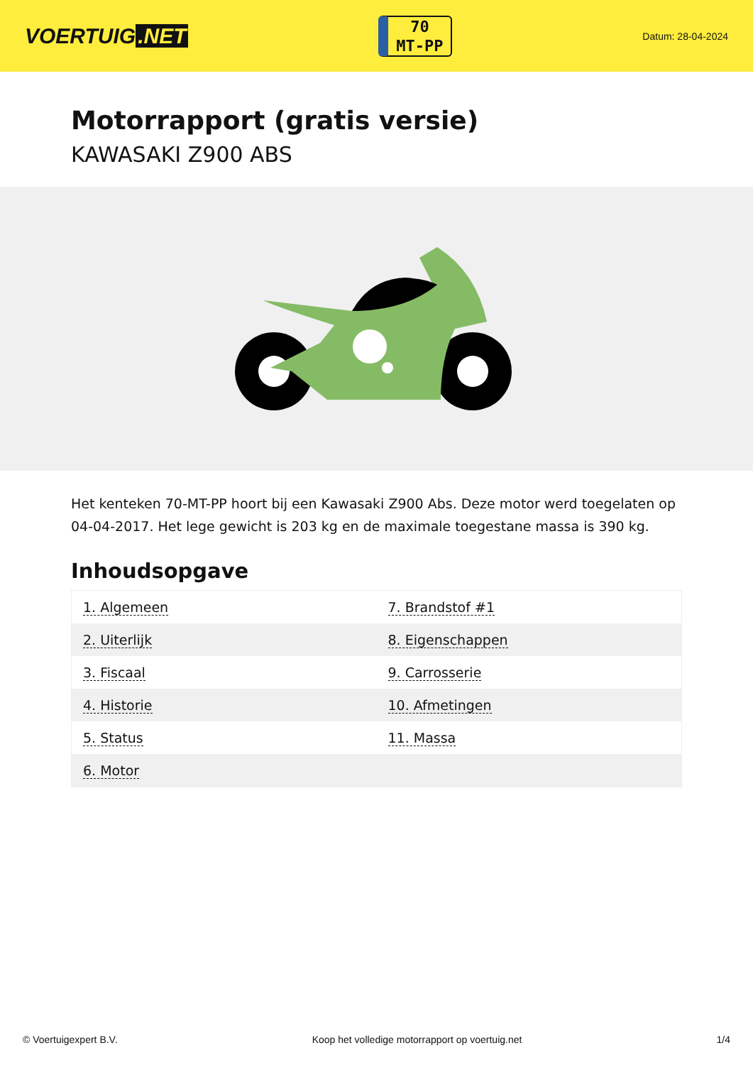VOERTUIG.NET
70
MT-PP
Datum: 28-04-2024
Motorrapport (gratis versie)
KAWASAKI Z900 ABS
Het kenteken 70-MT-PP hoort bij een Kawasaki Z900 Abs. Deze motor werd toegelaten op 04-04-2017. Het lege gewicht is 203 kg en de maximale toegestane massa is 390 kg.
Inhoudsopgave
| 1. Algemeen | 7. Brandstof #1 |
| 2. Uiterlijk | 8. Eigenschappen |
| 3. Fiscaal | 9. Carrosserie |
| 4. Historie | 10. Afmetingen |
| 5. Status | 11. Massa |
| 6. Motor | |
© Voertuigexpert B.V. Koop het volledige motorrapport op voertuig.net 1/4